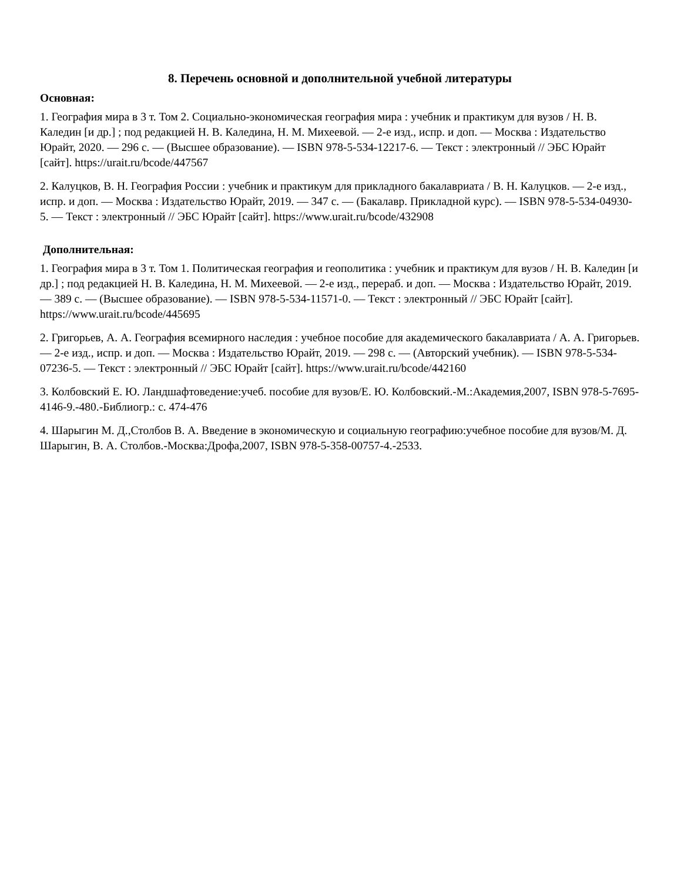8. Перечень основной и дополнительной учебной литературы
Основная:
1. География мира в 3 т. Том 2. Социально-экономическая география мира : учебник и практикум для вузов / Н. В. Каледин [и др.] ; под редакцией Н. В. Каледина, Н. М. Михеевой. — 2-е изд., испр. и доп. — Москва : Издательство Юрайт, 2020. — 296 с. — (Высшее образование). — ISBN 978-5-534-12217-6. — Текст : электронный // ЭБС Юрайт [сайт]. https://urait.ru/bcode/447567
2. Калуцков, В. Н. География России : учебник и практикум для прикладного бакалавриата / В. Н. Калуцков. — 2-е изд., испр. и доп. — Москва : Издательство Юрайт, 2019. — 347 с. — (Бакалавр. Прикладной курс). — ISBN 978-5-534-04930-5. — Текст : электронный // ЭБС Юрайт [сайт]. https://www.urait.ru/bcode/432908
Дополнительная:
1. География мира в 3 т. Том 1. Политическая география и геополитика : учебник и практикум для вузов / Н. В. Каледин [и др.] ; под редакцией Н. В. Каледина, Н. М. Михеевой. — 2-е изд., перераб. и доп. — Москва : Издательство Юрайт, 2019. — 389 с. — (Высшее образование). — ISBN 978-5-534-11571-0. — Текст : электронный // ЭБС Юрайт [сайт]. https://www.urait.ru/bcode/445695
2. Григорьев, А. А. География всемирного наследия : учебное пособие для академического бакалавриата / А. А. Григорьев. — 2-е изд., испр. и доп. — Москва : Издательство Юрайт, 2019. — 298 с. — (Авторский учебник). — ISBN 978-5-534-07236-5. — Текст : электронный // ЭБС Юрайт [сайт]. https://www.urait.ru/bcode/442160
3. Колбовский Е. Ю. Ландшафтоведение:учеб. пособие для вузов/Е. Ю. Колбовский.-М.:Академия,2007, ISBN 978-5-7695-4146-9.-480.-Библиогр.: с. 474-476
4. Шарыгин М. Д.,Столбов В. А. Введение в экономическую и социальную географию:учебное пособие для вузов/М. Д. Шарыгин, В. А. Столбов.-Москва:Дрофа,2007, ISBN 978-5-358-00757-4.-2533.